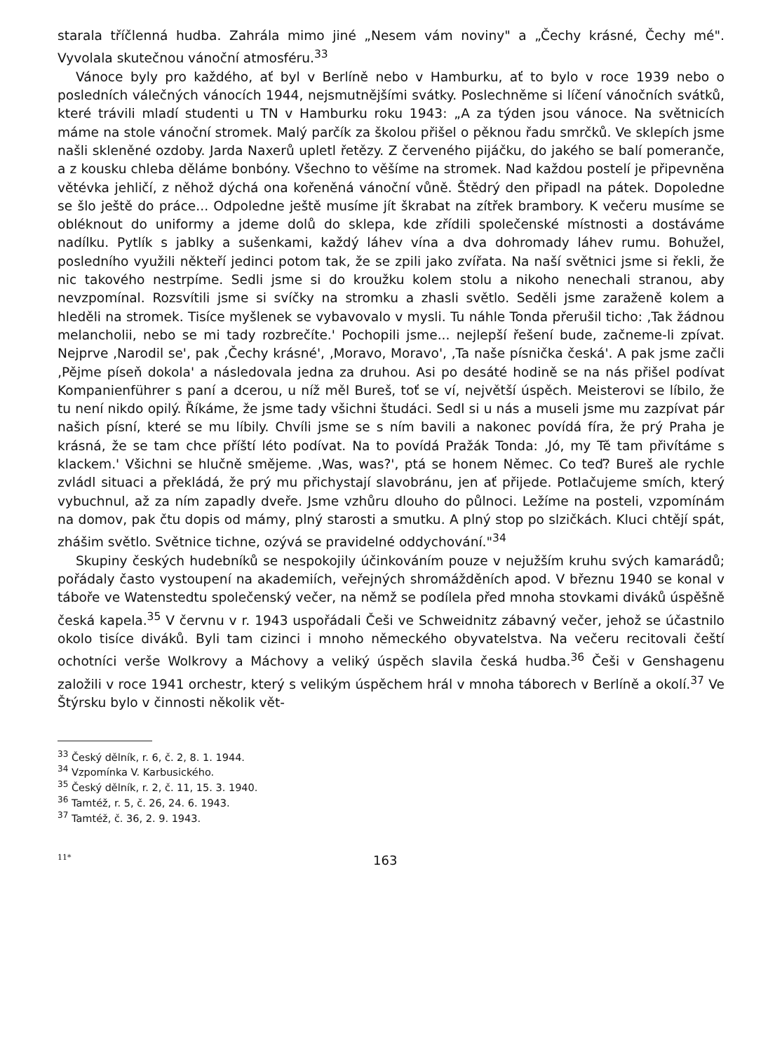starala tříčlenná hudba. Zahrála mimo jiné „Nesem vám noviny" a „Čechy krásné, Čechy mé". Vyvolala skutečnou vánoční atmosféru.<sup>33</sup>
Vánoce byly pro každého, ať byl v Berlíně nebo v Hamburku, ať to bylo v roce 1939 nebo o posledních válečných vánocích 1944, nejsmutnějšími svátky. Poslechněme si líčení vánočních svátků, které trávili mladí studenti u TN v Hamburku roku 1943: „A za týden jsou vánoce. Na světnicích máme na stole vánoční stromek. Malý parčík za školou přišel o pěknou řadu smrčků. Ve sklepích jsme našli skleněné ozdoby. Jarda Naxerů upletl řetězy. Z červeného pijáčku, do jakého se balí pomeranče, a z kousku chleba děláme bonbóny. Všechno to věšíme na stromek. Nad každou postelí je připevněna větévka jehličí, z něhož dýchá ona kořeněná vánoční vůně. Štědrý den připadl na pátek. Dopoledne se šlo ještě do práce... Odpoledne ještě musíme jít škrabat na zítřek brambory. K večeru musíme se obléknout do uniformy a jdeme dolů do sklepa, kde zřídili společenské místnosti a dostáváme nadílku. Pytlík s jablky a sušenkami, každý láhev vína a dva dohromady láhev rumu. Bohužel, posledního využili někteří jedinci potom tak, že se zpili jako zvířata. Na naší světnici jsme si řekli, že nic takového nestrpíme. Sedli jsme si do kroužku kolem stolu a nikoho nenechali stranou, aby nevzpomínal. Rozsvítili jsme si svíčky na stromku a zhasli světlo. Seděli jsme zaraženě kolem a hleděli na stromek. Tisíce myšlenek se vybavovalo v mysli. Tu náhle Tonda přerušil ticho: ‚Tak žádnou melancholii, nebo se mi tady rozbrečíte.' Pochopili jsme... nejlepší řešení bude, začneme-li zpívat. Nejprve ‚Narodil se', pak ‚Čechy krásné', ‚Moravo, Moravo', ‚Ta naše písnička česká'. A pak jsme začli ‚Pějme píseň dokola' a následovala jedna za druhou. Asi po desáté hodině se na nás přišel podívat Kompanienführer s paní a dcerou, u níž měl Bureš, toť se ví, největší úspěch. Meisterovi se líbilo, že tu není nikdo opilý. Říkáme, že jsme tady všichni študáci. Sedl si u nás a museli jsme mu zazpívat pár našich písní, které se mu líbily. Chvíli jsme se s ním bavili a nakonec povídá fíra, že prý Praha je krásná, že se tam chce příští léto podívat. Na to povídá Pražák Tonda: ‚Jó, my Tě tam přivítáme s klackem.' Všichni se hlučně smějeme. ‚Was, was?', ptá se honem Němec. Co teď? Bureš ale rychle zvládl situaci a překládá, že prý mu přichystají slavobránu, jen ať přijede. Potlačujeme smích, který vybuchnul, až za ním zapadly dveře. Jsme vzhůru dlouho do půlnoci. Ležíme na posteli, vzpomínám na domov, pak čtu dopis od mámy, plný starosti a smutku. A plný stop po slzičkách. Kluci chtějí spát, zhášim světlo. Světnice tichne, ozývá se pravidelné oddychování."<sup>34</sup>
Skupiny českých hudebníků se nespokojily účinkováním pouze v nejužším kruhu svých kamarádů; pořádaly často vystoupení na akademiích, veřejných shromážděních apod. V březnu 1940 se konal v táboře ve Watenstedtu společenský večer, na němž se podílela před mnoha stovkami diváků úspěšně česká kapela.<sup>35</sup> V červnu v r. 1943 uspořádali Češi ve Schweidnitz zábavný večer, jehož se účastnilo okolo tisíce diváků. Byli tam cizinci i mnoho německého obyvatelstva. Na večeru recitovali čeští ochotníci verše Wolkrovy a Máchovy a veliký úspěch slavila česká hudba.<sup>36</sup> Češi v Genshagenu založili v roce 1941 orchestr, který s velikým úspěchem hrál v mnoha táborech v Berlíně a okolí.<sup>37</sup> Ve Štýrsku bylo v činnosti několik vět-
<sup>33</sup> Český dělník, r. 6, č. 2, 8. 1. 1944.
<sup>34</sup> Vzpomínka V. Karbusického.
<sup>35</sup> Český dělník, r. 2, č. 11, 15. 3. 1940.
<sup>36</sup> Tamtéž, r. 5, č. 26, 24. 6. 1943.
<sup>37</sup> Tamtéž, č. 36, 2. 9. 1943.
11* 163